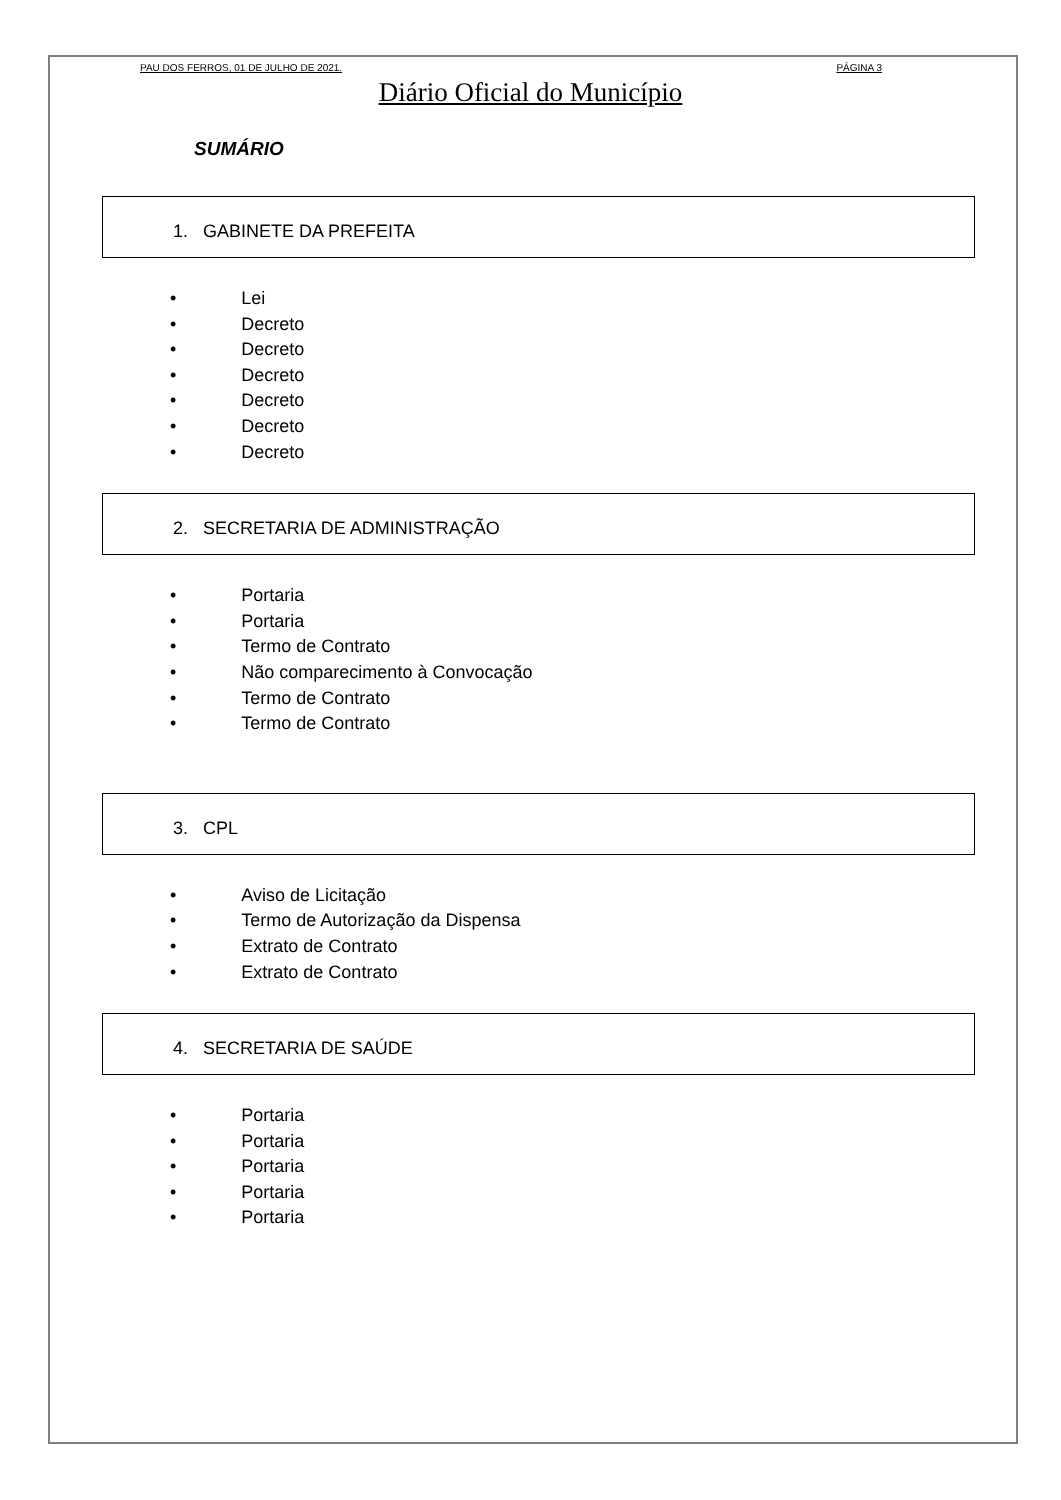PAU DOS FERROS, 01 DE JULHO DE 2021. PÁGINA 3
Diário Oficial do Município
SUMÁRIO
1. GABINETE DA PREFEITA
• Lei
• Decreto
• Decreto
• Decreto
• Decreto
• Decreto
• Decreto
2. SECRETARIA DE ADMINISTRAÇÃO
• Portaria
• Portaria
• Termo de Contrato
• Não comparecimento à Convocação
• Termo de Contrato
• Termo de Contrato
3. CPL
• Aviso de Licitação
• Termo de Autorização da Dispensa
• Extrato de Contrato
• Extrato de Contrato
4. SECRETARIA DE SAÚDE
• Portaria
• Portaria
• Portaria
• Portaria
• Portaria